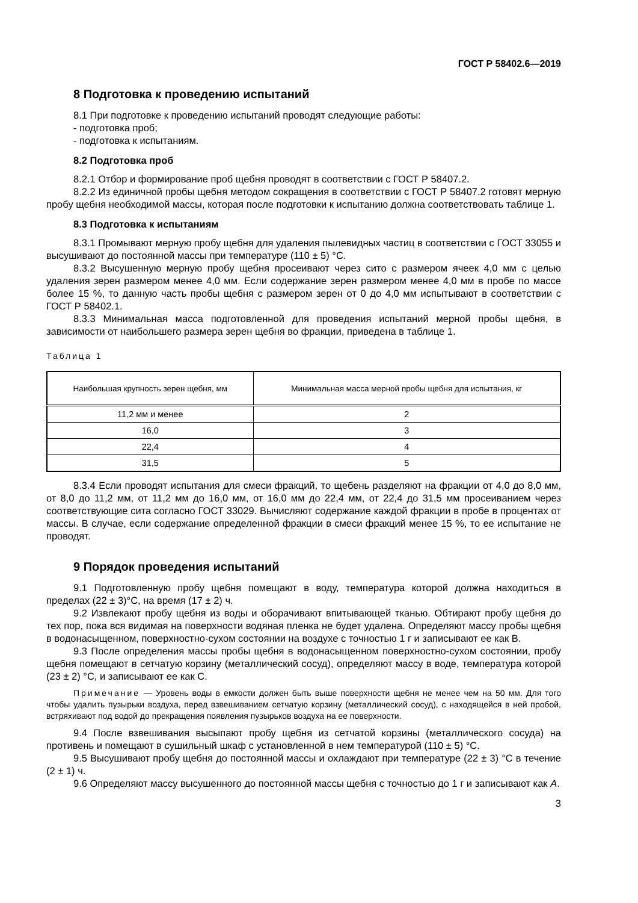ГОСТ Р 58402.6—2019
8 Подготовка к проведению испытаний
8.1 При подготовке к проведению испытаний проводят следующие работы:
- подготовка проб;
- подготовка к испытаниям.
8.2 Подготовка проб
8.2.1 Отбор и формирование проб щебня проводят в соответствии с ГОСТ Р 58407.2.
8.2.2 Из единичной пробы щебня методом сокращения в соответствии с ГОСТ Р 58407.2 готовят мерную пробу щебня необходимой массы, которая после подготовки к испытанию должна соответствовать таблице 1.
8.3 Подготовка к испытаниям
8.3.1 Промывают мерную пробу щебня для удаления пылевидных частиц в соответствии с ГОСТ 33055 и высушивают до постоянной массы при температуре (110 ± 5) °С.
8.3.2 Высушенную мерную пробу щебня просеивают через сито с размером ячеек 4,0 мм с целью удаления зерен размером менее 4,0 мм. Если содержание зерен размером менее 4,0 мм в пробе по массе более 15 %, то данную часть пробы щебня с размером зерен от 0 до 4,0 мм испытывают в соответствии с ГОСТ Р 58402.1.
8.3.3 Минимальная масса подготовленной для проведения испытаний мерной пробы щебня, в зависимости от наибольшего размера зерен щебня во фракции, приведена в таблице 1.
Таблица 1
| Наибольшая крупность зерен щебня, мм | Минимальная масса мерной пробы щебня для испытания, кг |
| --- | --- |
| 11,2 мм и менее | 2 |
| 16,0 | 3 |
| 22,4 | 4 |
| 31,5 | 5 |
8.3.4 Если проводят испытания для смеси фракций, то щебень разделяют на фракции от 4,0 до 8,0 мм, от 8,0 до 11,2 мм, от 11,2 мм до 16,0 мм, от 16,0 мм до 22,4 мм, от 22,4 до 31,5 мм просеиванием через соответствующие сита согласно ГОСТ 33029. Вычисляют содержание каждой фракции в пробе в процентах от массы. В случае, если содержание определенной фракции в смеси фракций менее 15 %, то ее испытание не проводят.
9 Порядок проведения испытаний
9.1 Подготовленную пробу щебня помещают в воду, температура которой должна находиться в пределах (22 ± 3)°С, на время (17 ± 2) ч.
9.2 Извлекают пробу щебня из воды и оборачивают впитывающей тканью. Обтирают пробу щебня до тех пор, пока вся видимая на поверхности водяная пленка не будет удалена. Определяют массу пробы щебня в водонасыщенном, поверхностно-сухом состоянии на воздухе с точностью 1 г и записывают ее как В.
9.3 После определения массы пробы щебня в водонасыщенном поверхностно-сухом состоянии, пробу щебня помещают в сетчатую корзину (металлический сосуд), определяют массу в воде, температура которой (23 ± 2) °С, и записывают ее как С.
Примечание — Уровень воды в емкости должен быть выше поверхности щебня не менее чем на 50 мм. Для того чтобы удалить пузырьки воздуха, перед взвешиванием сетчатую корзину (металлический сосуд), с находящейся в ней пробой, встряхивают под водой до прекращения появления пузырьков воздуха на ее поверхности.
9.4 После взвешивания высыпают пробу щебня из сетчатой корзины (металлического сосуда) на противень и помещают в сушильный шкаф с установленной в нем температурой (110 ± 5) °С.
9.5 Высушивают пробу щебня до постоянной массы и охлаждают при температуре (22 ± 3) °С в течение (2 ± 1) ч.
9.6 Определяют массу высушенного до постоянной массы щебня с точностью до 1 г и записывают как А.
3